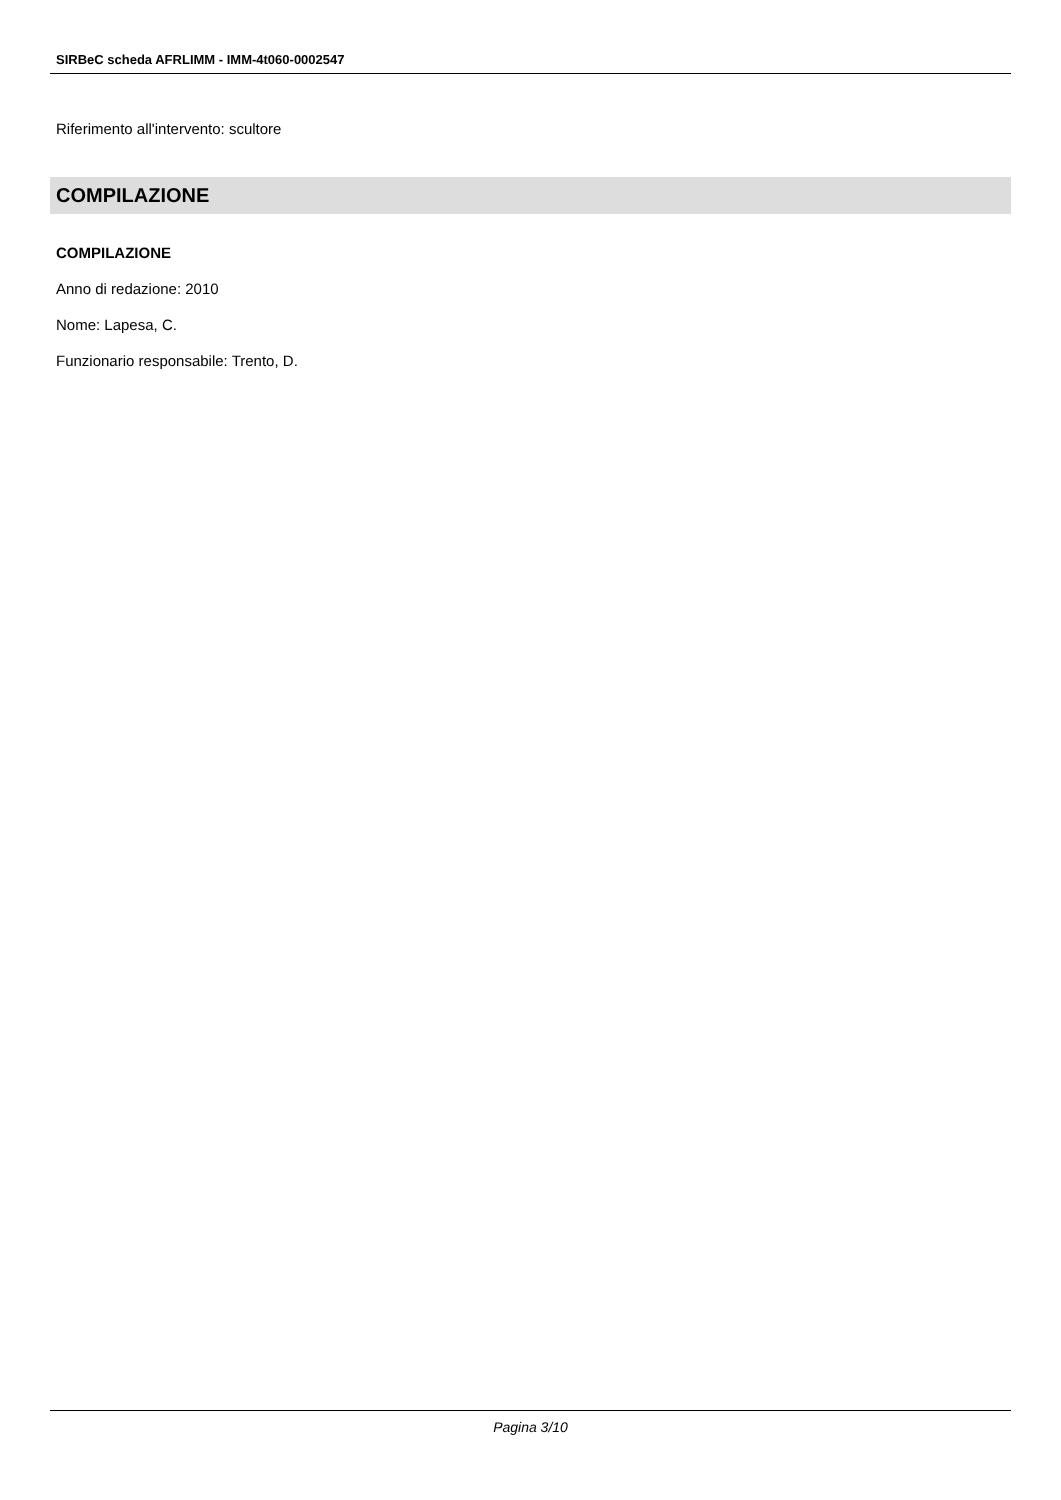SIRBeC scheda AFRLIMM - IMM-4t060-0002547
Riferimento all'intervento: scultore
COMPILAZIONE
COMPILAZIONE
Anno di redazione: 2010
Nome: Lapesa, C.
Funzionario responsabile: Trento, D.
Pagina 3/10